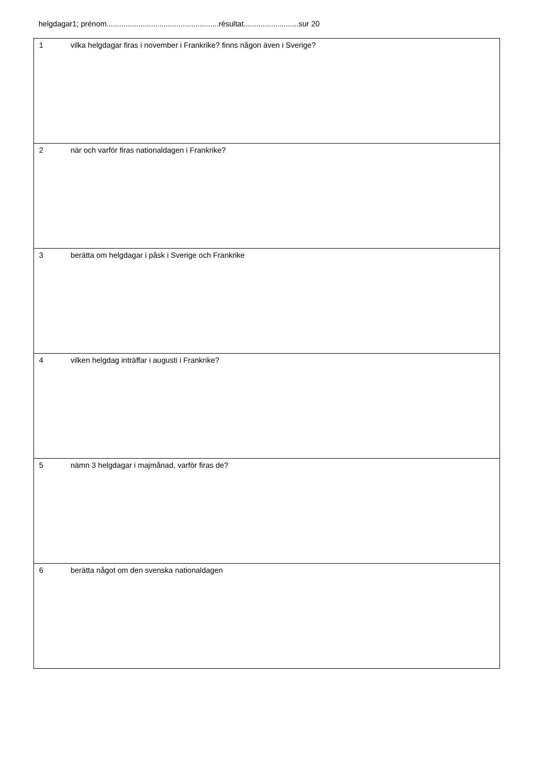helgdagar1; prénom.....................................................résultat..........................sur 20
| 1 vilka helgdagar firas i november i Frankrike? finns någon även i Sverige? |
| 2 när och varför firas nationaldagen i Frankrike? |
| 3 berätta om helgdagar i påsk i Sverige och Frankrike |
| 4 vilken helgdag inträffar i augusti i Frankrike? |
| 5 nämn 3 helgdagar i majmånad, varför firas de? |
| 6 berätta något om den svenska nationaldagen |